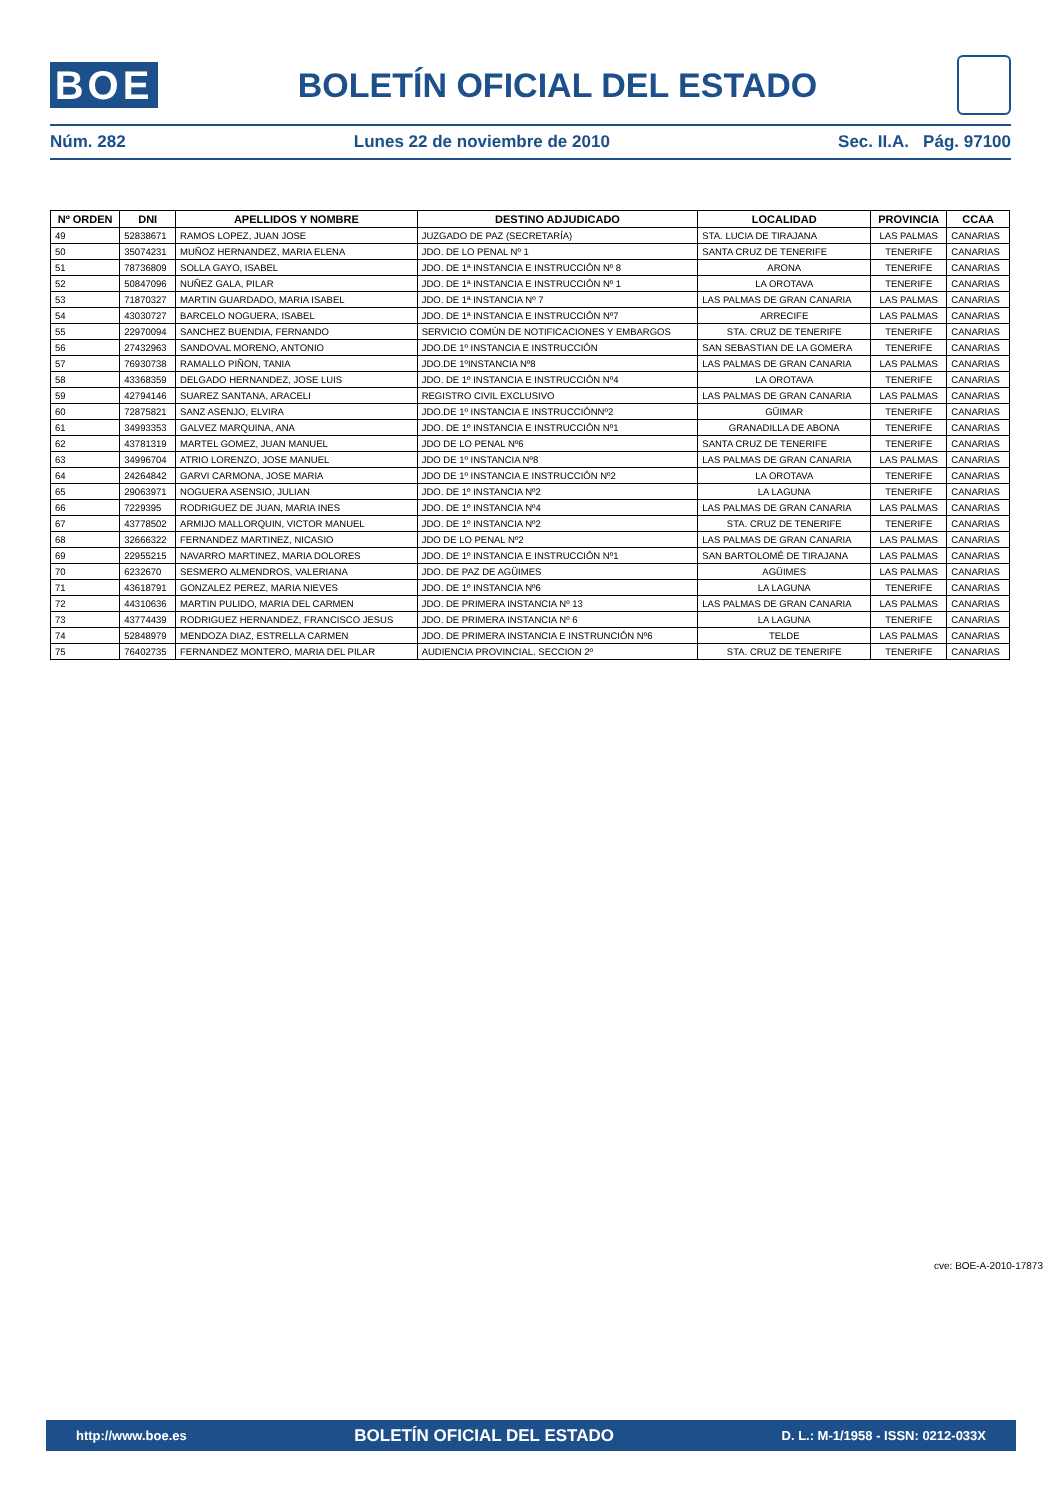BOE
BOLETÍN OFICIAL DEL ESTADO
Núm. 282 Lunes 22 de noviembre de 2010 Sec. II.A. Pág. 97100
| Nº ORDEN | DNI | APELLIDOS Y NOMBRE | DESTINO ADJUDICADO | LOCALIDAD | PROVINCIA | CCAA |
| --- | --- | --- | --- | --- | --- | --- |
| 49 | 52838671 | RAMOS LOPEZ, JUAN JOSE | JUZGADO DE PAZ (SECRETARÍA) | STA. LUCIA DE TIRAJANA | LAS PALMAS | CANARIAS |
| 50 | 35074231 | MUÑOZ HERNANDEZ, MARIA ELENA | JDO. DE LO PENAL Nº 1 | SANTA CRUZ DE TENERIFE | TENERIFE | CANARIAS |
| 51 | 78736809 | SOLLA GAYO, ISABEL | JDO. DE 1ª INSTANCIA E INSTRUCCIÓN Nº 8 | ARONA | TENERIFE | CANARIAS |
| 52 | 50847096 | NUÑEZ GALA, PILAR | JDO. DE 1ª INSTANCIA E INSTRUCCIÓN Nº 1 | LA OROTAVA | TENERIFE | CANARIAS |
| 53 | 71870327 | MARTIN GUARDADO, MARIA ISABEL | JDO. DE 1ª INSTANCIA Nº 7 | LAS PALMAS DE GRAN CANARIA | LAS PALMAS | CANARIAS |
| 54 | 43030727 | BARCELO NOGUERA, ISABEL | JDO. DE 1ª INSTANCIA E INSTRUCCIÓN Nº7 | ARRECIFE | LAS PALMAS | CANARIAS |
| 55 | 22970094 | SANCHEZ BUENDIA, FERNANDO | SERVICIO COMÚN DE NOTIFICACIONES Y EMBARGOS | STA. CRUZ DE TENERIFE | TENERIFE | CANARIAS |
| 56 | 27432963 | SANDOVAL MORENO, ANTONIO | JDO.DE 1º INSTANCIA E INSTRUCCIÓN | SAN SEBASTIAN DE LA GOMERA | TENERIFE | CANARIAS |
| 57 | 76930738 | RAMALLO PIÑON, TANIA | JDO.DE 1ºINSTANCIA Nº8 | LAS PALMAS DE GRAN CANARIA | LAS PALMAS | CANARIAS |
| 58 | 43368359 | DELGADO HERNANDEZ, JOSE LUIS | JDO. DE 1º INSTANCIA E INSTRUCCIÓN Nº4 | LA OROTAVA | TENERIFE | CANARIAS |
| 59 | 42794146 | SUAREZ SANTANA, ARACELI | REGISTRO CIVIL EXCLUSIVO | LAS PALMAS DE GRAN CANARIA | LAS PALMAS | CANARIAS |
| 60 | 72875821 | SANZ ASENJO, ELVIRA | JDO.DE 1º INSTANCIA E INSTRUCCIÓNNº2 | GÜIMAR | TENERIFE | CANARIAS |
| 61 | 34993353 | GALVEZ MARQUINA, ANA | JDO. DE 1º INSTANCIA E INSTRUCCIÓN Nº1 | GRANADILLA DE ABONA | TENERIFE | CANARIAS |
| 62 | 43781319 | MARTEL GOMEZ, JUAN MANUEL | JDO DE LO PENAL Nº6 | SANTA CRUZ DE TENERIFE | TENERIFE | CANARIAS |
| 63 | 34996704 | ATRIO LORENZO, JOSE MANUEL | JDO DE 1º INSTANCIA Nº8 | LAS PALMAS DE GRAN CANARIA | LAS PALMAS | CANARIAS |
| 64 | 24264842 | GARVI CARMONA, JOSE MARIA | JDO DE 1º INSTANCIA E INSTRUCCIÓN Nº2 | LA OROTAVA | TENERIFE | CANARIAS |
| 65 | 29063971 | NOGUERA ASENSIO, JULIAN | JDO. DE 1º INSTANCIA Nº2 | LA LAGUNA | TENERIFE | CANARIAS |
| 66 | 7229395 | RODRIGUEZ DE JUAN, MARIA INES | JDO. DE 1º INSTANCIA Nº4 | LAS PALMAS DE GRAN CANARIA | LAS PALMAS | CANARIAS |
| 67 | 43778502 | ARMIJO MALLORQUIN, VICTOR MANUEL | JDO. DE 1º INSTANCIA Nº2 | STA. CRUZ DE TENERIFE | TENERIFE | CANARIAS |
| 68 | 32666322 | FERNANDEZ MARTINEZ, NICASIO | JDO DE LO PENAL Nº2 | LAS PALMAS DE GRAN CANARIA | LAS PALMAS | CANARIAS |
| 69 | 22955215 | NAVARRO MARTINEZ, MARIA DOLORES | JDO. DE 1º INSTANCIA E INSTRUCCIÓN Nº1 | SAN BARTOLOMÉ DE TIRAJANA | LAS PALMAS | CANARIAS |
| 70 | 6232670 | SESMERO ALMENDROS, VALERIANA | JDO. DE PAZ DE AGÜIMES | AGÜIMES | LAS PALMAS | CANARIAS |
| 71 | 43618791 | GONZALEZ PEREZ, MARIA NIEVES | JDO. DE 1º INSTANCIA Nº6 | LA LAGUNA | TENERIFE | CANARIAS |
| 72 | 44310636 | MARTIN PULIDO, MARIA DEL CARMEN | JDO. DE PRIMERA INSTANCIA Nº 13 | LAS PALMAS DE GRAN CANARIA | LAS PALMAS | CANARIAS |
| 73 | 43774439 | RODRIGUEZ HERNANDEZ, FRANCISCO JESUS | JDO. DE PRIMERA INSTANCIA Nº 6 | LA LAGUNA | TENERIFE | CANARIAS |
| 74 | 52848979 | MENDOZA DIAZ, ESTRELLA CARMEN | JDO. DE PRIMERA INSTANCIA E INSTRUNCIÓN Nº6 | TELDE | LAS PALMAS | CANARIAS |
| 75 | 76402735 | FERNANDEZ MONTERO, MARIA DEL PILAR | AUDIENCIA PROVINCIAL. SECCION 2º | STA. CRUZ DE TENERIFE | TENERIFE | CANARIAS |
cve: BOE-A-2010-17873
http://www.boe.es BOLETÍN OFICIAL DEL ESTADO D. L.: M-1/1958 - ISSN: 0212-033X